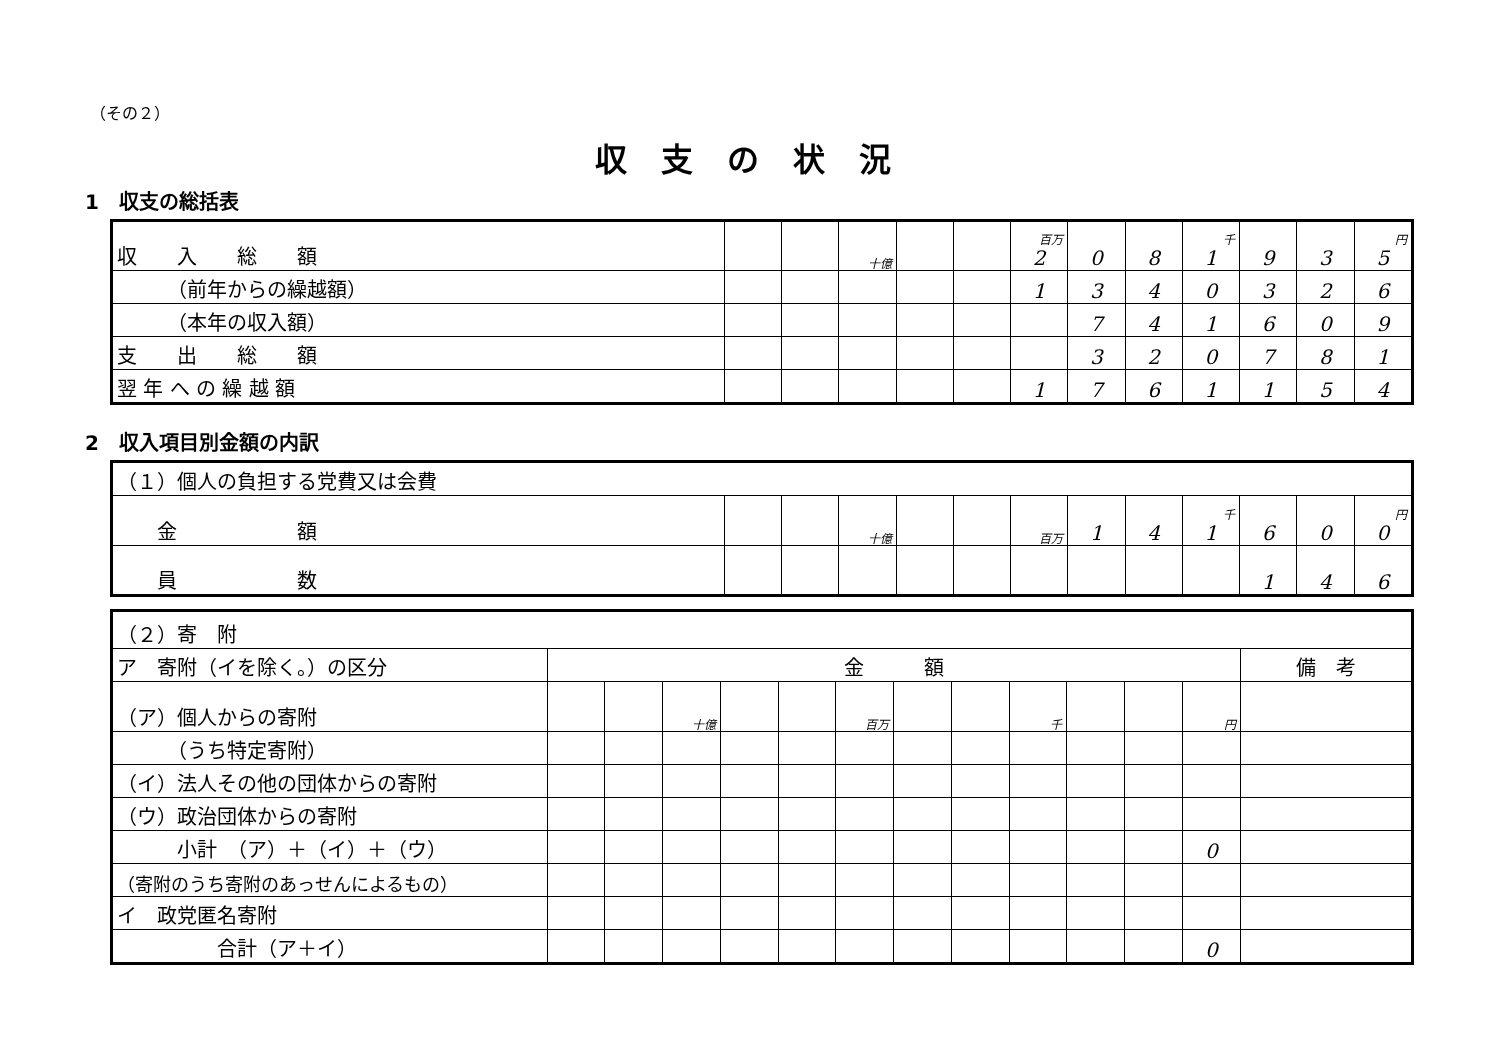（その２）
収支の状況
1　収支の総括表
| 収 入 総 額 | | | 十億 | | | 百万 2 | 0 | 8 | 千 1 | 9 | 3 | 円 5 |
| （前年からの繰越額） | | | | | | 1 | 3 | 4 | 0 | 3 | 2 | 6 |
| （本年の収入額） | | | | | | | 7 | 4 | 1 | 6 | 0 | 9 |
| 支 出 総 額 | | | | | | | 3 | 2 | 0 | 7 | 8 | 1 |
| 翌 年 へ の 繰 越 額 | | | | | | 1 | 7 | 6 | 1 | 1 | 5 | 4 |
2　収入項目別金額の内訳
| （１）個人の負担する党費又は会費 | | | | | | | | | | | | |
| 金 額 | | | 十億 | | | 百万 | 1 | 4 | 千 1 | 6 | 0 | 円 0 |
| 員 数 | | | | | | | | | | 1 | 4 | 6 |
| （２）寄 附 | | | | | | | | | | | | | |
| ア 寄附（イを除く。）の区分 | 金 額 | | | | | | | | | | | | 備 考 |
| （ア）個人からの寄附 | | | 十億 | | | 百万 | | | 千 | | | 円 | |
| （うち特定寄附） | | | | | | | | | | | | | |
| （イ）法人その他の団体からの寄附 | | | | | | | | | | | | | |
| （ウ）政治団体からの寄附 | | | | | | | | | | | | | |
| 小計 （ア）＋（イ）＋（ウ） | | | | | | | | | | | | 0 | |
| （寄附のうち寄附のあっせんによるもの） | | | | | | | | | | | | | |
| イ 政党匿名寄附 | | | | | | | | | | | | | |
| 合計（ア＋イ） | | | | | | | | | | | | 0 | |